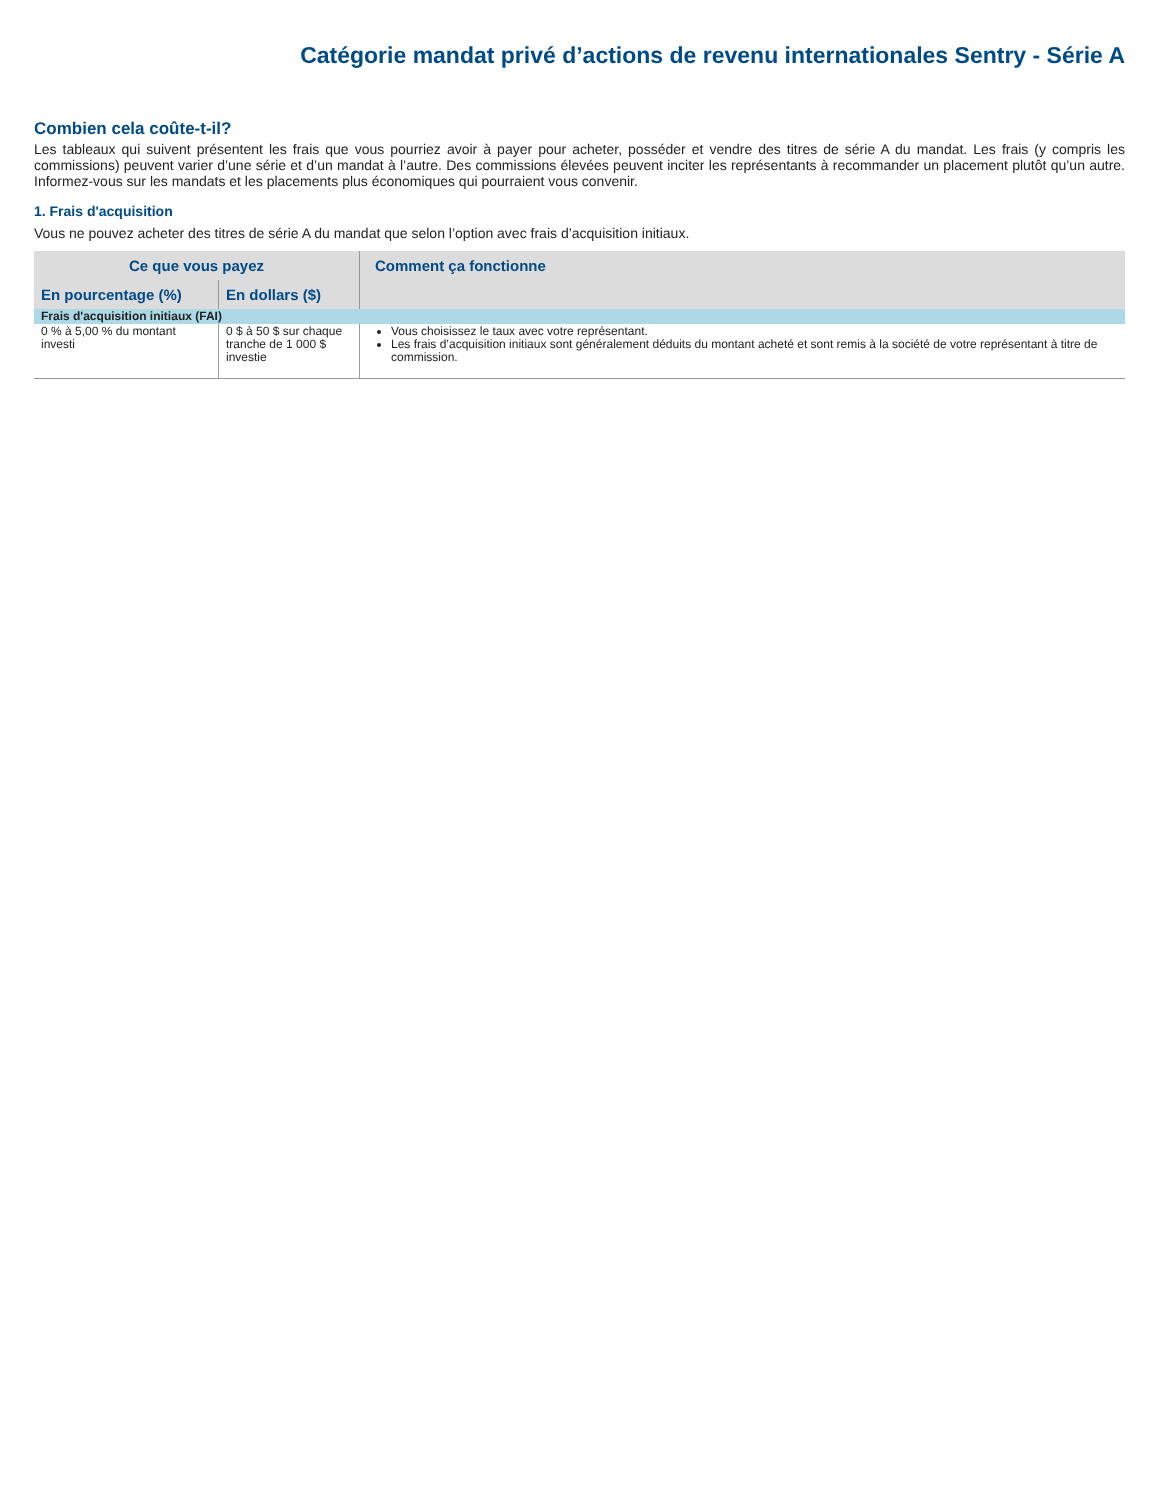Catégorie mandat privé d’actions de revenu internationales Sentry - Série A
Combien cela coûte-t-il?
Les tableaux qui suivent présentent les frais que vous pourriez avoir à payer pour acheter, posséder et vendre des titres de série A du mandat. Les frais (y compris les commissions) peuvent varier d’une série et d’un mandat à l’autre. Des commissions élevées peuvent inciter les représentants à recommander un placement plutôt qu’un autre. Informez-vous sur les mandats et les placements plus économiques qui pourraient vous convenir.
1. Frais d'acquisition
Vous ne pouvez acheter des titres de série A du mandat que selon l’option avec frais d’acquisition initiaux.
| Ce que vous payez | | Comment ça fonctionne |
| --- | --- | --- |
| En pourcentage (%) | En dollars ($) | |
| Frais d'acquisition initiaux (FAI) | | |
| 0 % à 5,00 % du montant investi | 0 $ à 50 $ sur chaque tranche de 1 000 $ investie | Vous choisissez le taux avec votre représentant. Les frais d’acquisition initiaux sont généralement déduits du montant acheté et sont remis à la société de votre représentant à titre de commission. |